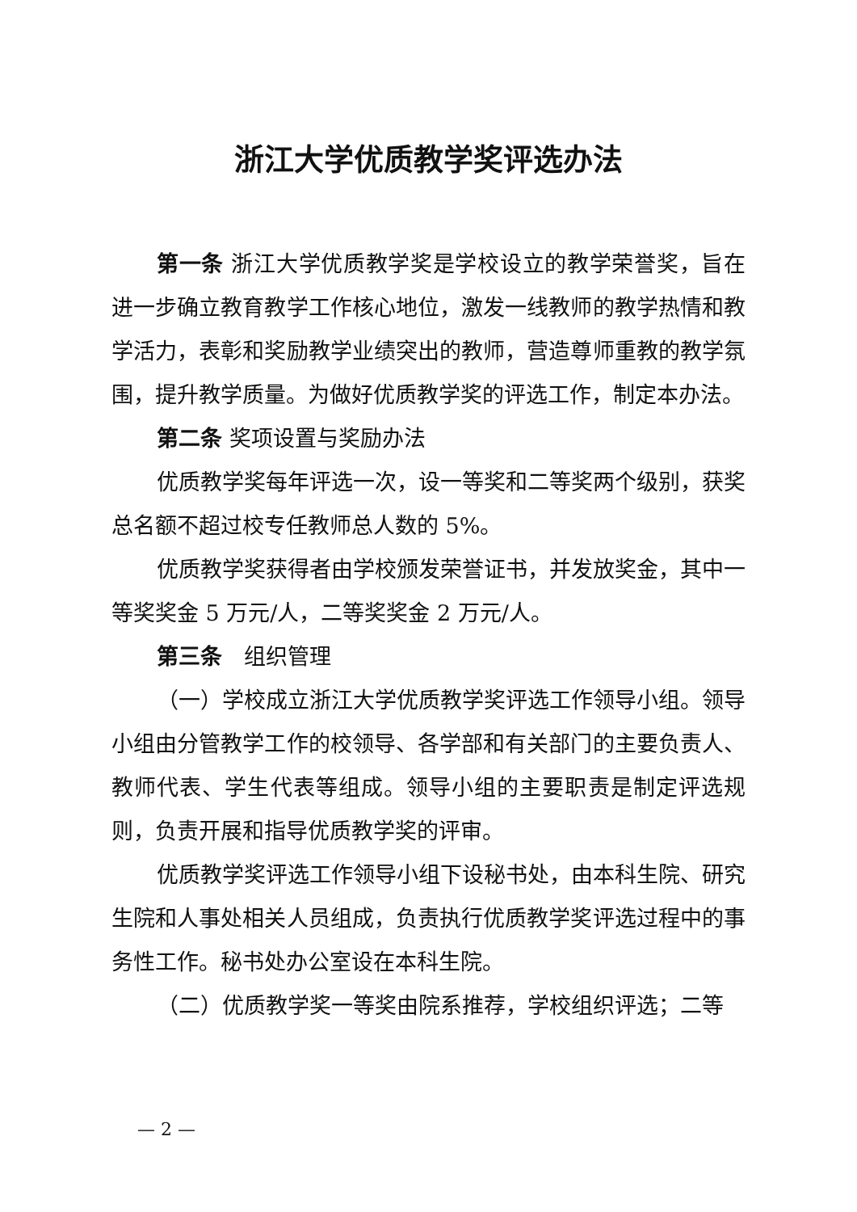浙江大学优质教学奖评选办法
第一条 浙江大学优质教学奖是学校设立的教学荣誉奖，旨在进一步确立教育教学工作核心地位，激发一线教师的教学热情和教学活力，表彰和奖励教学业绩突出的教师，营造尊师重教的教学氛围，提升教学质量。为做好优质教学奖的评选工作，制定本办法。
第二条 奖项设置与奖励办法
优质教学奖每年评选一次，设一等奖和二等奖两个级别，获奖总名额不超过校专任教师总人数的 5%。
优质教学奖获得者由学校颁发荣誉证书，并发放奖金，其中一等奖奖金 5 万元/人，二等奖奖金 2 万元/人。
第三条　组织管理
（一）学校成立浙江大学优质教学奖评选工作领导小组。领导小组由分管教学工作的校领导、各学部和有关部门的主要负责人、教师代表、学生代表等组成。领导小组的主要职责是制定评选规则，负责开展和指导优质教学奖的评审。
优质教学奖评选工作领导小组下设秘书处，由本科生院、研究生院和人事处相关人员组成，负责执行优质教学奖评选过程中的事务性工作。秘书处办公室设在本科生院。
（二）优质教学奖一等奖由院系推荐，学校组织评选；二等
— 2 —